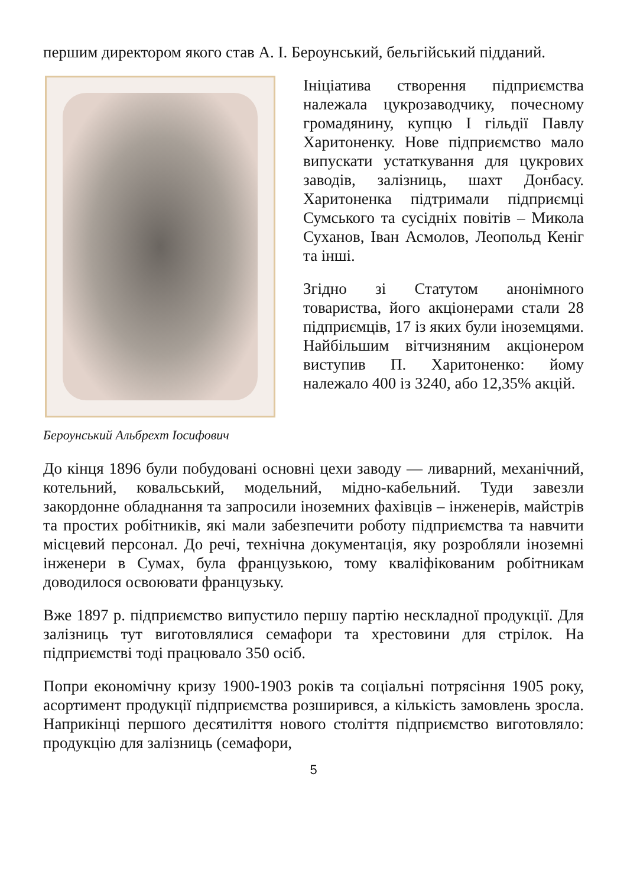першим директором якого став А. І. Бероунський, бельгійський підданий.
Бероунський Альбрехт Іосифович
Ініціатива створення підприємства належала цукрозаводчику, почесному громадянину, купцю І гільдії Павлу Харитоненку. Нове підприємство мало випускати устаткування для цукрових заводів, залізниць, шахт Донбасу. Харитоненка підтримали підприємці Сумського та сусідніх повітів – Микола Суханов, Іван Асмолов, Леопольд Кеніг та інші.
Згідно зі Статутом анонімного товариства, його акціонерами стали 28 підприємців, 17 із яких були іноземцями. Найбільшим вітчизняним акціонером виступив П. Харитоненко: йому належало 400 із 3240, або 12,35% акцій.
До кінця 1896 були побудовані основні цехи заводу — ливарний, механічний, котельний, ковальський, модельний, мідно-кабельний. Туди завезли закордонне обладнання та запросили іноземних фахівців – інженерів, майстрів та простих робітників, які мали забезпечити роботу підприємства та навчити місцевий персонал. До речі, технічна документація, яку розробляли іноземні інженери в Сумах, була французькою, тому кваліфікованим робітникам доводилося освоювати французьку.
Вже 1897 р. підприємство випустило першу партію нескладної продукції. Для залізниць тут виготовлялися семафори та хрестовини для стрілок. На підприємстві тоді працювало 350 осіб.
Попри економічну кризу 1900-1903 років та соціальні потрясіння 1905 року, асортимент продукції підприємства розширився, а кількість замовлень зросла. Наприкінці першого десятиліття нового століття підприємство виготовляло: продукцію для залізниць (семафори,
5